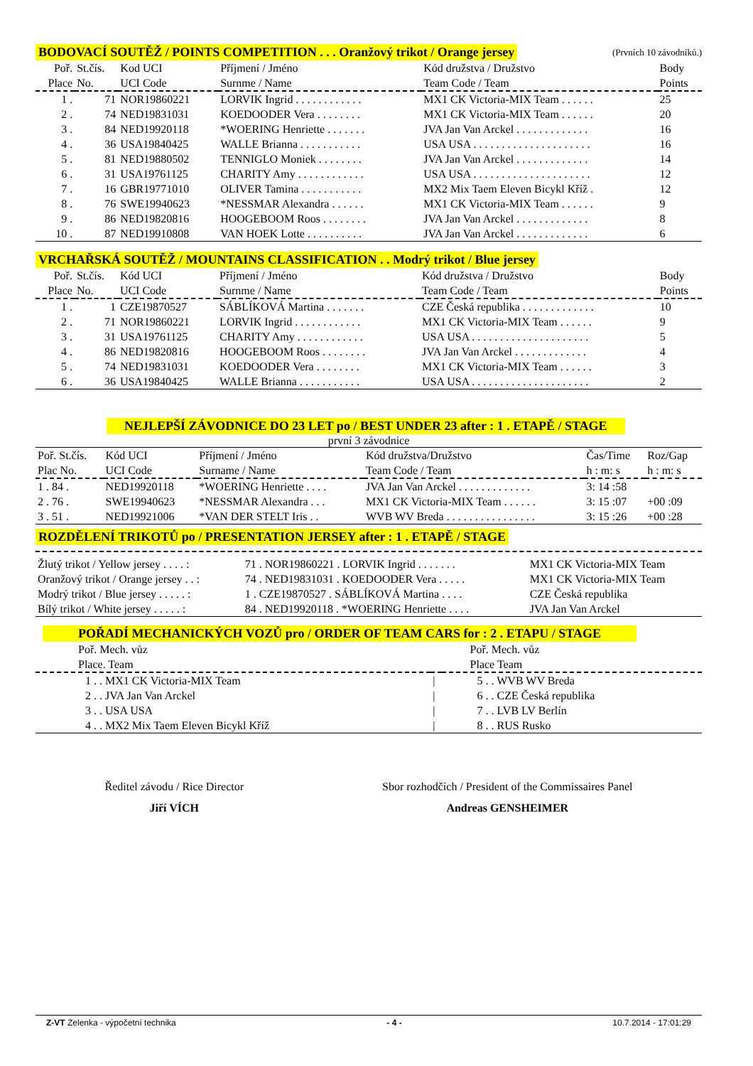BODOVACÍ SOUTĚŽ / POINTS COMPETITION . . . Oranžový trikot / Orange jersey (Prvních 10 závodníků.)
| Poř. Place | St.čís. No. | Kod UCI UCI Code | Příjmení / Jméno Surnme / Name | Kód družstva / Družstvo Team Code / Team | Body Points |
| --- | --- | --- | --- | --- | --- |
| 1 . | 71 | NOR19860221 | LORVIK Ingrid . . . . . . . . . . . . | MX1 CK Victoria-MIX Team . . . . . . | 25 |
| 2 . | 74 | NED19831031 | KOEDOODER Vera . . . . . . . . | MX1 CK Victoria-MIX Team . . . . . . | 20 |
| 3 . | 84 | NED19920118 | *WOERING Henriette . . . . . . . | JVA Jan Van Arckel . . . . . . . . . . . . . | 16 |
| 4 . | 36 | USA19840425 | WALLE Brianna . . . . . . . . . . . | USA USA . . . . . . . . . . . . . . . . . . . . . | 16 |
| 5 . | 81 | NED19880502 | TENNIGLO Moniek . . . . . . . . | JVA Jan Van Arckel . . . . . . . . . . . . . | 14 |
| 6 . | 31 | USA19761125 | CHARITY Amy . . . . . . . . . . . . | USA USA . . . . . . . . . . . . . . . . . . . . . | 12 |
| 7 . | 16 | GBR19771010 | OLIVER Tamina . . . . . . . . . . . | MX2 Mix Taem Eleven Bicykl Kříž . | 12 |
| 8 . | 76 | SWE19940623 | *NESSMAR Alexandra . . . . . . | MX1 CK Victoria-MIX Team . . . . . . | 9 |
| 9 . | 86 | NED19820816 | HOOGEBOOM Roos . . . . . . . . | JVA Jan Van Arckel . . . . . . . . . . . . . | 8 |
| 10 . | 87 | NED19910808 | VAN HOEK Lotte . . . . . . . . . . | JVA Jan Van Arckel . . . . . . . . . . . . . | 6 |
VRCHAŘSKÁ SOUTĚŽ / MOUNTAINS CLASSIFICATION . . Modrý trikot / Blue jersey
| Poř. Place | St.čís. No. | Kód UCI UCI Code | Příjmení / Jméno Surnme / Name | Kód družstva / Družstvo Team Code / Team | Body Points |
| --- | --- | --- | --- | --- | --- |
| 1 . | 1 | CZE19870527 | SÁBLÍKOVÁ Martina . . . . . . . | CZE Česká republika . . . . . . . . . . . . . | 10 |
| 2 . | 71 | NOR19860221 | LORVIK Ingrid . . . . . . . . . . . . | MX1 CK Victoria-MIX Team . . . . . . | 9 |
| 3 . | 31 | USA19761125 | CHARITY Amy . . . . . . . . . . . . | USA USA . . . . . . . . . . . . . . . . . . . . . | 5 |
| 4 . | 86 | NED19820816 | HOOGEBOOM Roos . . . . . . . . | JVA Jan Van Arckel . . . . . . . . . . . . . | 4 |
| 5 . | 74 | NED19831031 | KOEDOODER Vera . . . . . . . . | MX1 CK Victoria-MIX Team . . . . . . | 3 |
| 6 . | 36 | USA19840425 | WALLE Brianna . . . . . . . . . . . | USA USA . . . . . . . . . . . . . . . . . . . . . | 2 |
NEJLEPŠÍ ZÁVODNICE DO 23 LET po / BEST UNDER 23 after : 1 . ETAPĚ / STAGE
první 3 závodnice
| Poř. St.čís. Plac No. | Kód UCI UCI Code | Příjmení / Jméno Surname / Name | Kód družstva/Družstvo Team Code / Team | Čas/Time h : m: s | Roz/Gap h : m: s |
| --- | --- | --- | --- | --- | --- |
| 1 . 84 . | NED19920118 | *WOERING Henriette . . . . | JVA Jan Van Arckel . . . . . . . . . . . . . | 3: 14 :58 | |
| 2 . 76 . | SWE19940623 | *NESSMAR Alexandra . . . | MX1 CK Victoria-MIX Team . . . . . . | 3: 15 :07 | +00 :09 |
| 3 . 51 . | NED19921006 | *VAN DER STELT Iris . . | WVB WV Breda . . . . . . . . . . . . . . . . | 3: 15 :26 | +00 :28 |
ROZDĚLENÍ TRIKOTŮ po / PRESENTATION JERSEY after : 1 . ETAPĚ / STAGE
| Žlutý trikot / Yellow jersey . . . . : | 71 . NOR19860221 . LORVIK Ingrid . . . . . . . | MX1 CK Victoria-MIX Team |
| Oranžový trikot / Orange jersey . . : | 74 . NED19831031 . KOEDOODER Vera . . . . . | MX1 CK Victoria-MIX Team |
| Modrý trikot / Blue jersey . . . . . : | 1 . CZE19870527 . SÁBLÍKOVÁ Martina . . . . | CZE Česká republika |
| Bílý trikot / White jersey . . . . . : | 84 . NED19920118 . *WOERING Henriette . . . . | JVA Jan Van Arckel |
POŘADÍ MECHANICKÝCH VOZŮ pro / ORDER OF TEAM CARS for : 2 . ETAPU / STAGE
| Poř. Mech. vůz Place. Team | | Poř. Mech. vůz Place Team |
| --- | --- | --- |
| 1 . . MX1 CK Victoria-MIX Team | / | 5 . . WVB WV Breda |
| 2 . . JVA Jan Van Arckel | / | 6 . . CZE Česká republika |
| 3 . . USA USA | / | 7 . . LVB LV Berlín |
| 4 . . MX2 Mix Taem Eleven Bicykl Kříž | / | 8 . . RUS Rusko |
Ředitel závodu / Rice Director
Jiří VÍCH
Sbor rozhodčích / President of the Commissaires Panel
Andreas GENSHEIMER
Z-VT Zelenka - výpočetní technika - 4 - 10.7.2014 - 17:01:29